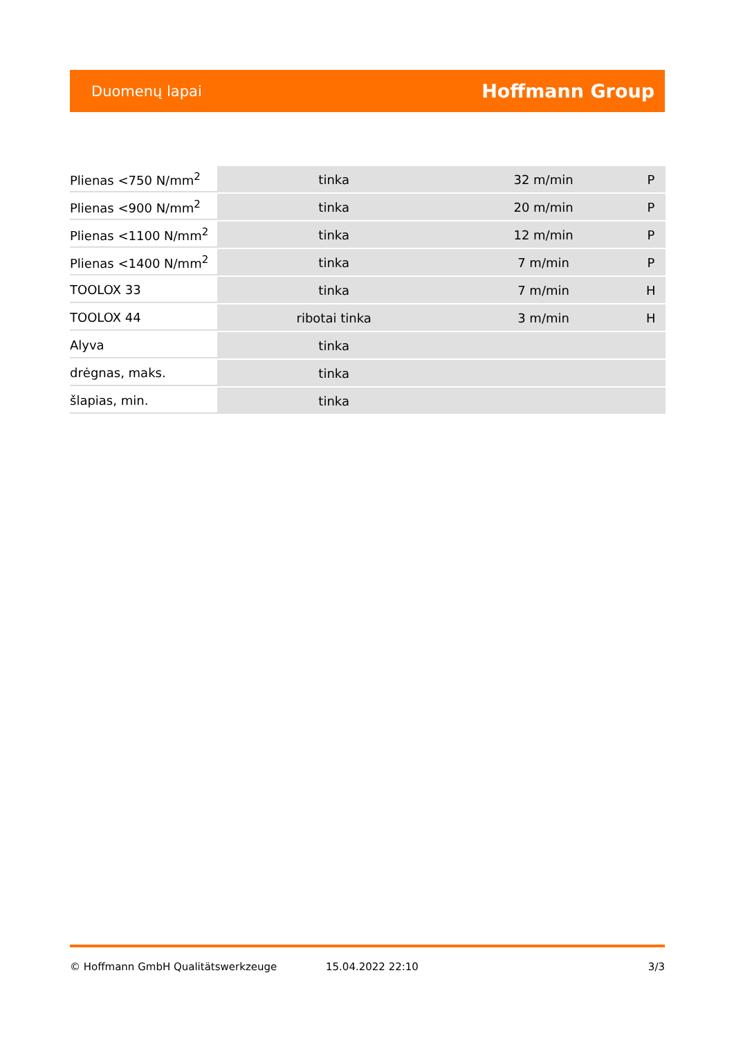Duomenų lapai Hoffmann Group
| Plienas <750 N/mm<sup>2</sup> | tinka | 32 m/min | P |
| Plienas <900 N/mm<sup>2</sup> | tinka | 20 m/min | P |
| Plienas <1100 N/mm<sup>2</sup> | tinka | 12 m/min | P |
| Plienas <1400 N/mm<sup>2</sup> | tinka | 7 m/min | P |
| TOOLOX 33 | tinka | 7 m/min | H |
| TOOLOX 44 | ribotai tinka | 3 m/min | H |
| Alyva | tinka | | |
| drėgnas, maks. | tinka | | |
| šlapias, min. | tinka | | |
© Hoffmann GmbH Qualitätswerkzeuge 15.04.2022 22:10 3/3